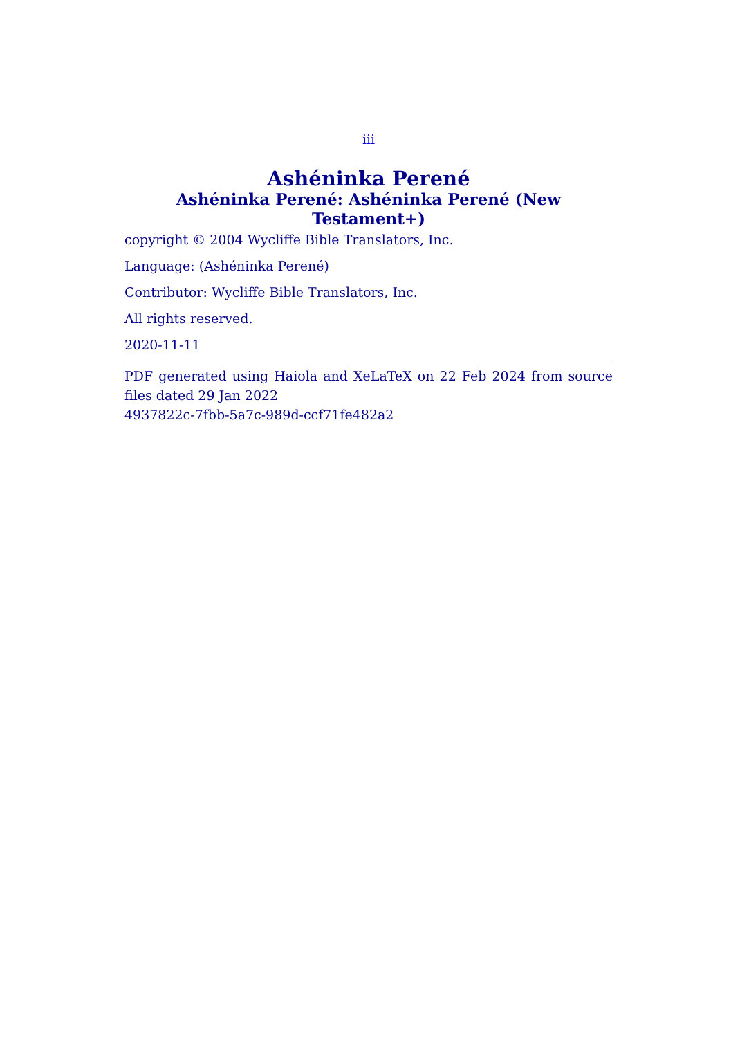iii
Ashéninka Perené
Ashéninka Perené: Ashéninka Perené (New Testament+)
copyright © 2004 Wycliffe Bible Translators, Inc.
Language: (Ashéninka Perené)
Contributor: Wycliffe Bible Translators, Inc.
All rights reserved.
2020-11-11
PDF generated using Haiola and XeLaTeX on 22 Feb 2024 from source files dated 29 Jan 2022
4937822c-7fbb-5a7c-989d-ccf71fe482a2